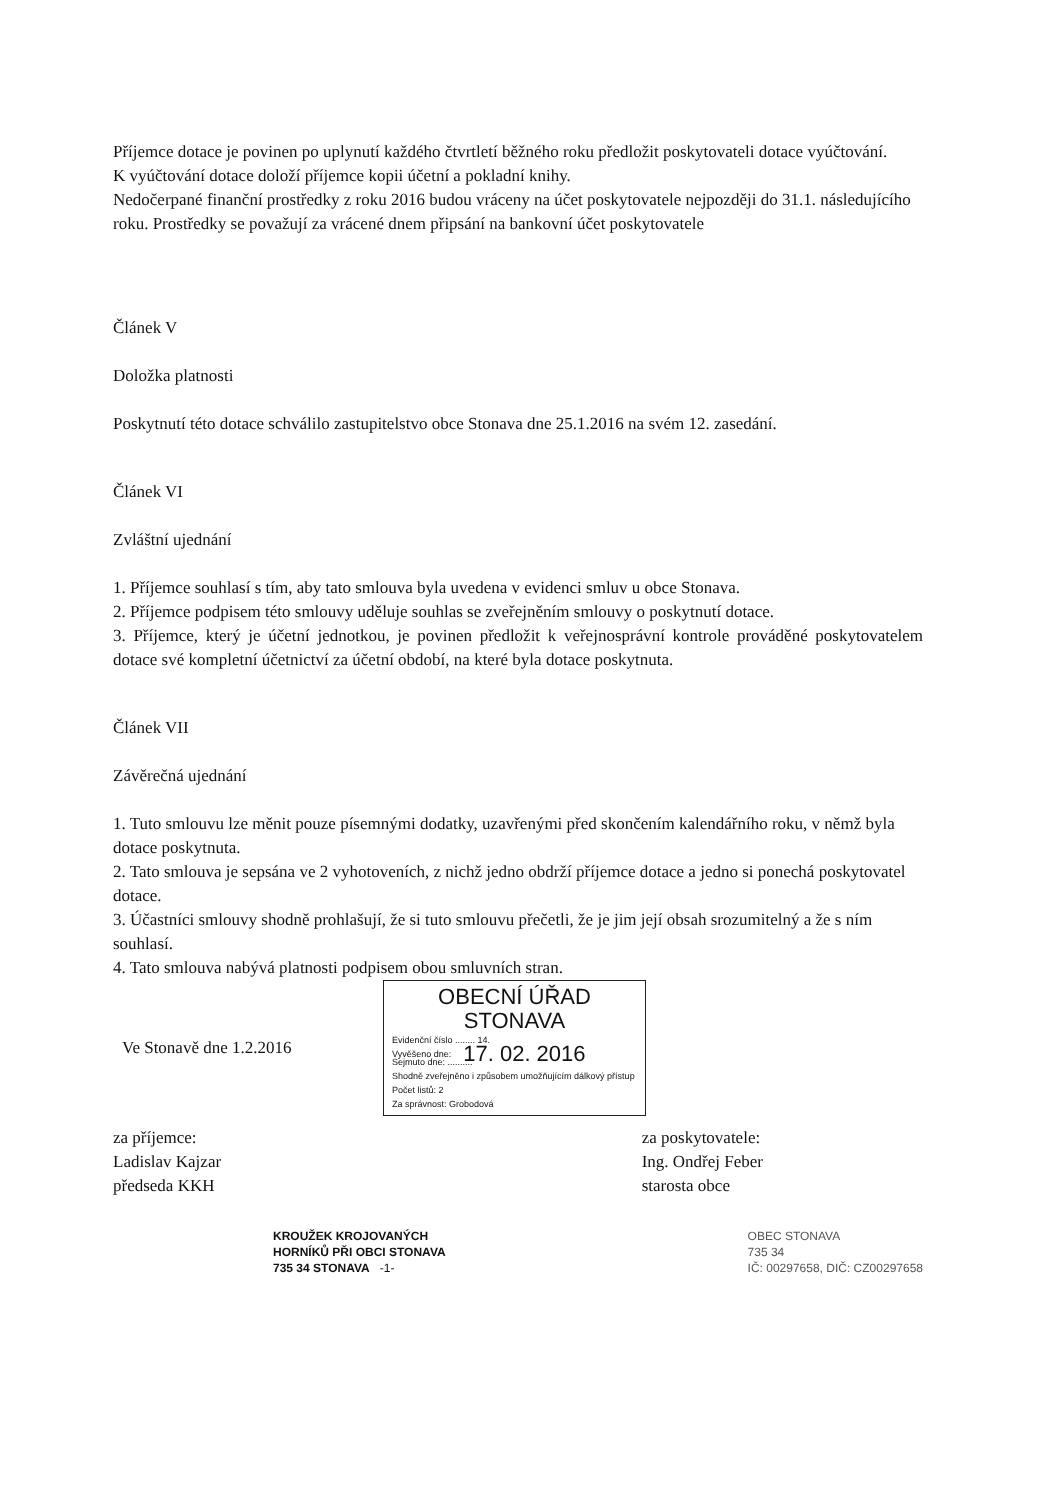Příjemce dotace je povinen po uplynutí každého čtvrtletí běžného roku předložit poskytovateli dotace vyúčtování.
K vyúčtování dotace doloží příjemce kopii účetní a pokladní knihy.
Nedočerpané finanční prostředky z roku 2016 budou vráceny na účet poskytovatele nejpozději do 31.1. následujícího roku. Prostředky se považují za vrácené dnem připsání na bankovní účet poskytovatele
Článek V
Doložka platnosti
Poskytnutí této dotace schválilo zastupitelstvo obce Stonava dne 25.1.2016 na svém 12. zasedání.
Článek VI
Zvláštní ujednání
1. Příjemce souhlasí s tím, aby tato smlouva byla uvedena v evidenci smluv u obce Stonava.
2. Příjemce podpisem této smlouvy uděluje souhlas se zveřejněním smlouvy o poskytnutí dotace.
3. Příjemce, který je účetní jednotkou, je povinen předložit k veřejnosprávní kontrole prováděné poskytovatelem dotace své kompletní účetnictví za účetní období, na které byla dotace poskytnuta.
Článek VII
Závěrečná ujednání
1. Tuto smlouvu lze měnit pouze písemnými dodatky, uzavřenými před skončením kalendářního roku, v němž byla dotace poskytnuta.
2. Tato smlouva je sepsána ve 2 vyhotoveních, z nichž jedno obdrží příjemce dotace a jedno si ponechá poskytovatel dotace.
3. Účastníci smlouvy shodně prohlašují, že si tuto smlouvu přečetli, že je jim její obsah srozumitelný a že s ním souhlasí.
4. Tato smlouva nabývá platnosti podpisem obou smluvních stran.
OBECNÍ ÚŘAD
STONAVA
Evidenční číslo ........ 14.
Vyvěšeno dne: 17. 02. 2016
Ve Stonavě dne 1.2.2016
Sejmuto dne: ..........
Shodně zveřejněno i způsobem umožňujícím dálkový přístup
Počet listů: 2
Za správnost: Grobodová
za příjemce:
Ladislav Kajzar
předseda KKH
za poskytovatele:
Ing. Ondřej Feber
starosta obce
KROUŽEK KROJOVANÝCH
HORNÍKŮ PŘI OBCI STONAVA
735 34 STONAVA -1-
OBEC STONAVA
735 34
IČ: 00297658, DIČ: CZ00297658